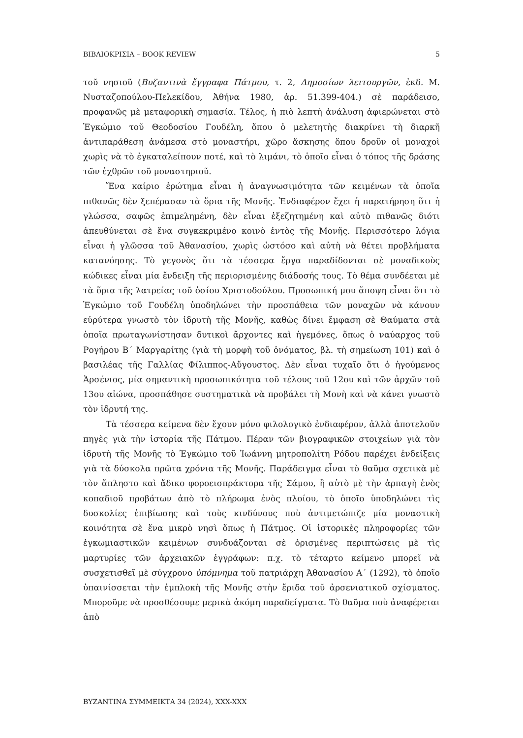ΒΙΒΛΙΟΚΡΙΣΙΑ – BOOK REVIEW 5
τοῦ νησιοῦ (Βυζαντινὰ ἔγγραφα Πάτμου, τ. 2, Δημοσίων λειτουργῶν, ἐκδ. Μ. Νυσταζοπούλου-Πελεκίδου, Ἀθήνα 1980, ἀρ. 51.399-404.) σὲ παράδεισο, προφανῶς μὲ μεταφορικὴ σημασία. Τέλος, ἡ πιὸ λεπτὴ ἀνάλυση ἀφιερώνεται στὸ Ἐγκώμιο τοῦ Θεοδοσίου Γουδέλη, ὅπου ὁ μελετητὴς διακρίνει τὴ διαρκῆ ἀντιπαράθεση ἀνάμεσα στὸ μοναστήρι, χῶρο ἄσκησης ὅπου δροῦν οἱ μοναχοὶ χωρὶς νὰ τὸ ἐγκαταλείπουν ποτέ, καὶ τὸ λιμάνι, τὸ ὁποῖο εἶναι ὁ τόπος τῆς δράσης τῶν ἐχθρῶν τοῦ μοναστηριοῦ.
Ἕνα καίριο ἐρώτημα εἶναι ἡ ἀναγνωσιμότητα τῶν κειμένων τὰ ὁποῖα πιθανῶς δὲν ξεπέρασαν τὰ ὅρια τῆς Μονῆς. Ἐνδιαφέρον ἔχει ἡ παρατήρηση ὅτι ἡ γλώσσα, σαφῶς ἐπιμελημένη, δὲν εἶναι ἐξεζητημένη καὶ αὐτὸ πιθανῶς διότι ἀπευθύνεται σὲ ἕνα συγκεκριμένο κοινὸ ἐντὸς τῆς Μονῆς. Περισσότερο λόγια εἶναι ἡ γλῶσσα τοῦ Ἀθανασίου, χωρὶς ὡστόσο καὶ αὐτὴ νὰ θέτει προβλήματα κατανόησης. Τὸ γεγονὸς ὅτι τὰ τέσσερα ἔργα παραδίδονται σὲ μοναδικοὺς κώδικες εἶναι μία ἔνδειξη τῆς περιορισμένης διάδοσής τους. Τὸ θέμα συνδέεται μὲ τὰ ὅρια τῆς λατρείας τοῦ ὁσίου Χριστοδούλου. Προσωπική μου ἄποψη εἶναι ὅτι τὸ Ἐγκώμιο τοῦ Γουδέλη ὑποδηλώνει τὴν προσπάθεια τῶν μοναχῶν νὰ κάνουν εὐρύτερα γνωστὸ τὸν ἱδρυτὴ τῆς Μονῆς, καθὼς δίνει ἔμφαση σὲ Θαύματα στὰ ὁποῖα πρωταγωνίστησαν δυτικοὶ ἄρχοντες καὶ ἡγεμόνες, ὅπως ὁ ναύαρχος τοῦ Ρογήρου Β΄ Μαργαρίτης (γιὰ τὴ μορφὴ τοῦ ὀνόματος, βλ. τὴ σημείωση 101) καὶ ὁ βασιλέας τῆς Γαλλίας Φίλιππος-Αὔγουστος. Δὲν εἶναι τυχαῖο ὅτι ὁ ἡγούμενος Ἀρσένιος, μία σημαντικὴ προσωπικότητα τοῦ τέλους τοῦ 12ου καὶ τῶν ἀρχῶν τοῦ 13ου αἰώνα, προσπάθησε συστηματικὰ νὰ προβάλει τὴ Μονὴ καὶ νὰ κάνει γνωστὸ τὸν ἱδρυτή της.
Τὰ τέσσερα κείμενα δὲν ἔχουν μόνο φιλολογικὸ ἐνδιαφέρον, ἀλλὰ ἀποτελοῦν πηγὲς γιὰ τὴν ἱστορία τῆς Πάτμου. Πέραν τῶν βιογραφικῶν στοιχείων γιὰ τὸν ἱδρυτὴ τῆς Μονῆς τὸ Ἐγκώμιο τοῦ Ἰωάννη μητροπολίτη Ρόδου παρέχει ἐνδείξεις γιὰ τὰ δύσκολα πρῶτα χρόνια τῆς Μονῆς. Παράδειγμα εἶναι τὸ θαῦμα σχετικὰ μὲ τὸν ἄπληστο καὶ ἄδικο φοροεισπράκτορα τῆς Σάμου, ἢ αὐτὸ μὲ τὴν ἁρπαγὴ ἑνὸς κοπαδιοῦ προβάτων ἀπὸ τὸ πλήρωμα ἑνὸς πλοίου, τὸ ὁποῖο ὑποδηλώνει τὶς δυσκολίες ἐπιβίωσης καὶ τοὺς κινδύνους ποὺ ἀντιμετώπιζε μία μοναστικὴ κοινότητα σὲ ἕνα μικρὸ νησὶ ὅπως ἡ Πάτμος. Οἱ ἱστορικὲς πληροφορίες τῶν ἐγκωμιαστικῶν κειμένων συνδυάζονται σὲ ὁρισμένες περιπτώσεις μὲ τὶς μαρτυρίες τῶν ἀρχειακῶν ἐγγράφων: π.χ. τὸ τέταρτο κείμενο μπορεῖ νὰ συσχετισθεῖ μὲ σύγχρονο ὑπόμνημα τοῦ πατριάρχη Ἀθανασίου Α΄ (1292), τὸ ὁποῖο ὑπαινίσσεται τὴν ἐμπλοκὴ τῆς Μονῆς στὴν ἔριδα τοῦ ἀρσενιατικοῦ σχίσματος. Μποροῦμε νὰ προσθέσουμε μερικὰ ἀκόμη παραδείγματα. Τὸ θαῦμα ποὺ ἀναφέρεται ἀπὸ
ΒΥΖΑΝΤΙΝΑ ΣΥΜΜΕΙΚΤΑ 34 (2024), XXX-XXX